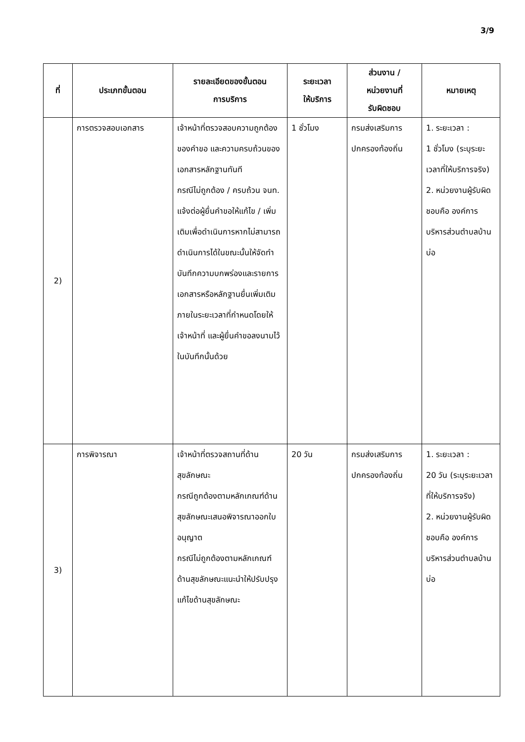3/9
| ที่ | ประเภทขั้นตอน | รายละเอียดของขั้นตอน การบริการ | ระยะเวลา ให้บริการ | ส่วนงาน / หน่วยงานที่ รับผิดชอบ | หมายเหตุ |
| --- | --- | --- | --- | --- | --- |
| 2) | การตรวจสอบเอกสาร | เจ้าหน้าที่ตรวจสอบความถูกต้องของคำขอ และความครบถ้วนของเอกสารหลักฐานทันที กรณีไม่ถูกต้อง / ครบถ้วน จนท. แจ้งต่อผู้ยื่นคำขอให้แก้ไข / เพิ่มเติมเพื่อดำเนินการหากไม่สามารถดำเนินการได้ในขณะนั้นให้จัดทำบันทึกความบกพร่องและรายการเอกสารหรือหลักฐานยื่นเพิ่มเติมภายในระยะเวลาที่กำหนดโดยให้เจ้าหน้าที่ และผู้ยื่นคำขอลงนามไว้ในบันทึกนั้นด้วย | 1 ชั่วโมง | กรมส่งเสริมการปกครองท้องถิ่น | 1. ระยะเวลา : 1 ชั่วโมง (ระบุระยะเวลาที่ให้บริการจริง) 2. หน่วยงานผู้รับผิดชอบคือ องค์การบริหารส่วนตำบลบ้านบ่อ |
| 3) | การพิจารณา | เจ้าหน้าที่ตรวจสถานที่ด้านสุขลักษณะ กรณีถูกต้องตามหลักเกณฑ์ด้านสุขลักษณะเสนอพิจารณาออกใบอนุญาต กรณีไม่ถูกต้องตามหลักเกณฑ์ด้านสุขลักษณะแนะนำให้ปรับปรุงแก้ไขด้านสุขลักษณะ | 20 วัน | กรมส่งเสริมการปกครองท้องถิ่น | 1. ระยะเวลา : 20 วัน (ระบุระยะเวลาที่ให้บริการจริง) 2. หน่วยงานผู้รับผิดชอบคือ องค์การบริหารส่วนตำบลบ้านบ่อ |